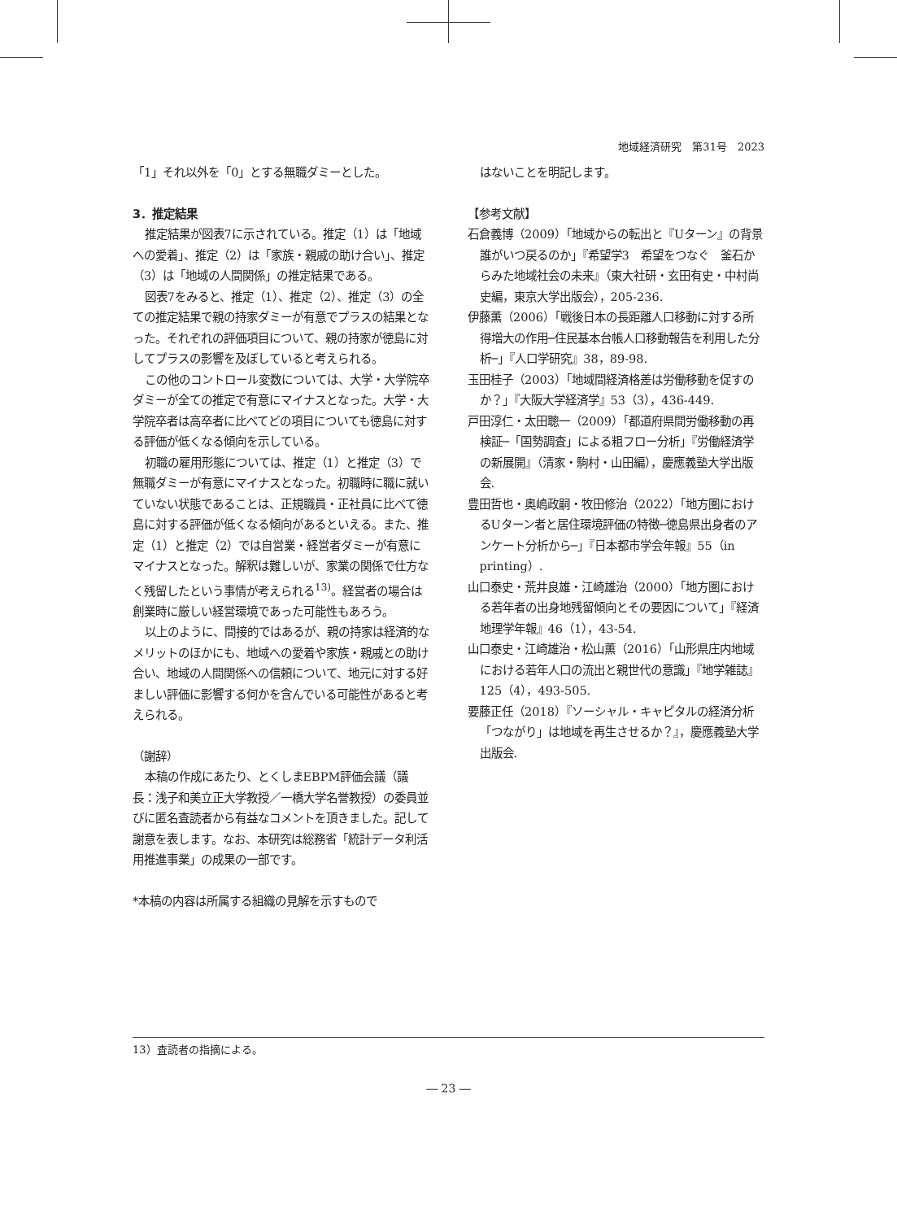地域経済研究　第31号　2023
「1」それ以外を「0」とする無職ダミーとした。
3．推定結果
推定結果が図表7に示されている。推定（1）は「地域への愛着」、推定（2）は「家族・親戚の助け合い」、推定（3）は「地域の人間関係」の推定結果である。
図表7をみると、推定（1）、推定（2）、推定（3）の全ての推定結果で親の持家ダミーが有意でプラスの結果となった。それぞれの評価項目について、親の持家が徳島に対してプラスの影響を及ぼしていると考えられる。
この他のコントロール変数については、大学・大学院卒ダミーが全ての推定で有意にマイナスとなった。大学・大学院卒者は高卒者に比べてどの項目についても徳島に対する評価が低くなる傾向を示している。
初職の雇用形態については、推定（1）と推定（3）で無職ダミーが有意にマイナスとなった。初職時に職に就いていない状態であることは、正規職員・正社員に比べて徳島に対する評価が低くなる傾向があるといえる。また、推定（1）と推定（2）では自営業・経営者ダミーが有意にマイナスとなった。解釈は難しいが、家業の関係で仕方なく残留したという事情が考えられる<sup>13)</sup>。経営者の場合は創業時に厳しい経営環境であった可能性もあろう。
以上のように、間接的ではあるが、親の持家は経済的なメリットのほかにも、地域への愛着や家族・親戚との助け合い、地域の人間関係への信頼について、地元に対する好ましい評価に影響する何かを含んでいる可能性があると考えられる。
（謝辞）
本稿の作成にあたり、とくしまEBPM評価会議（議長：浅子和美立正大学教授／一橋大学名誉教授）の委員並びに匿名査読者から有益なコメントを頂きました。記して謝意を表します。なお、本研究は総務省「統計データ利活用推進事業」の成果の一部です。
*本稿の内容は所属する組織の見解を示すもので
はないことを明記します。
【参考文献】
石倉義博（2009）「地域からの転出と『Uターン』の背景　誰がいつ戻るのか」『希望学3　希望をつなぐ　釜石からみた地域社会の未来』（東大社研・玄田有史・中村尚史編，東京大学出版会），205-236.
伊藤薫（2006）「戦後日本の長距離人口移動に対する所得増大の作用─住民基本台帳人口移動報告を利用した分析─」『人口学研究』38，89-98.
玉田桂子（2003）「地域間経済格差は労働移動を促すのか？」『大阪大学経済学』53（3），436-449.
戸田淳仁・太田聰一（2009）「都道府県間労働移動の再検証─「国勢調査」による粗フロー分析」『労働経済学の新展開』（清家・駒村・山田編），慶應義塾大学出版会.
豊田哲也・奥嶋政嗣・牧田修治（2022）「地方圏におけるUターン者と居住環境評価の特徴─徳島県出身者のアンケート分析から─」『日本都市学会年報』55（in printing）.
山口泰史・荒井良雄・江崎雄治（2000）「地方圏における若年者の出身地残留傾向とその要因について」『経済地理学年報』46（1），43-54.
山口泰史・江崎雄治・松山薫（2016）「山形県庄内地域における若年人口の流出と親世代の意識」『地学雑誌』125（4），493-505.
要藤正任（2018）『ソーシャル・キャピタルの経済分析「つながり」は地域を再生させるか？』，慶應義塾大学出版会.
13）査読者の指摘による。
― 23 ―